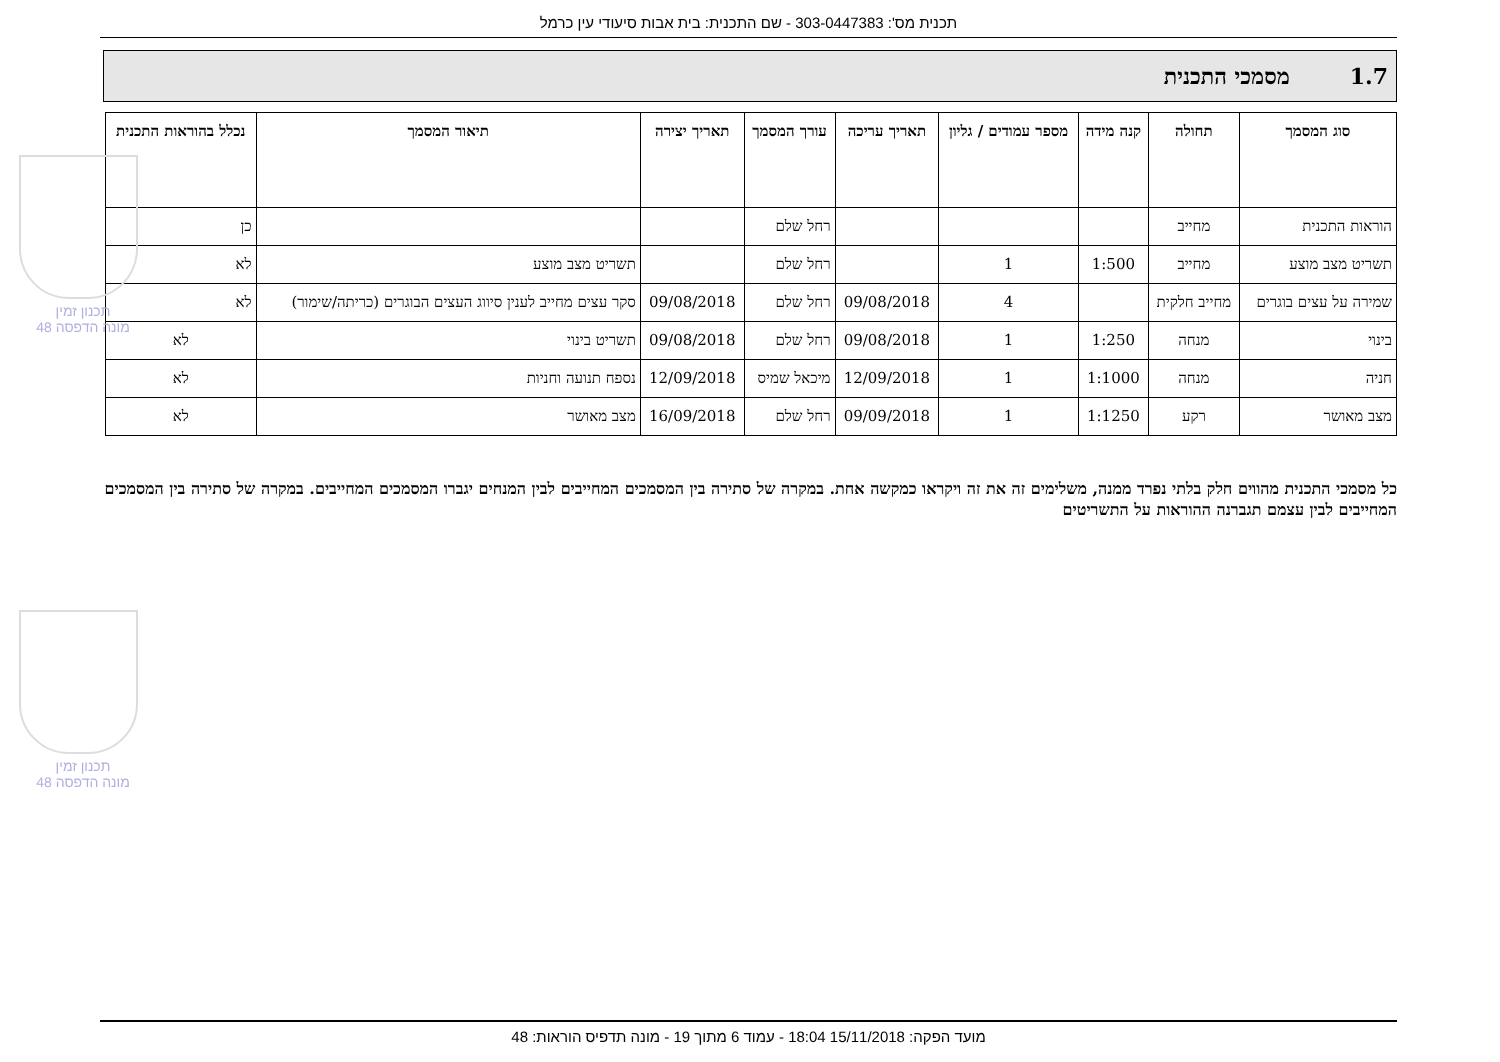תכנית מס': 303-0447383 - שם התכנית: בית אבות סיעודי עין כרמל
1.7 מסמכי התכנית
| סוג המסמך | תחולה | קנה מידה | מספר עמודים / גליון | תאריך עריכה | עורך המסמך | תאריך יצירה | תיאור המסמך | נכלל בהוראות התכנית |
| --- | --- | --- | --- | --- | --- | --- | --- | --- |
| הוראות התכנית | מחייב | | | | רחל שלם | | | כן |
| תשריט מצב מוצע | מחייב | 1:500 | 1 | | רחל שלם | | תשריט מצב מוצע | לא |
| שמירה על עצים בוגרים | מחייב חלקית | | 4 | 09/08/2018 | רחל שלם | 09/08/2018 | סקר עצים מחייב לענין סיווג העצים הבוגרים (כריתה/שימור) | לא |
| בינוי | מנחה | 1:250 | 1 | 09/08/2018 | רחל שלם | 09/08/2018 | תשריט בינוי | לא |
| חניה | מנחה | 1:1000 | 1 | 12/09/2018 | מיכאל שמיס | 12/09/2018 | נספח תנועה וחניות | לא |
| מצב מאושר | רקע | 1:1250 | 1 | 09/09/2018 | רחל שלם | 16/09/2018 | מצב מאושר | לא |
כל מסמכי התכנית מהווים חלק בלתי נפרד ממנה, משלימים זה את זה ויקראו כמקשה אחת. במקרה של סתירה בין המסמכים המחייבים לבין המנחים יגברו המסמכים המחייבים. במקרה של סתירה בין המסמכים המחייבים לבין עצמם תגברנה ההוראות על התשריטים
תכנון זמין
מונה הדפסה 48
תכנון זמין
מונה הדפסה 48
מועד הפקה: 15/11/2018 18:04 - עמוד 6 מתוך 19 - מונה תדפיס הוראות: 48